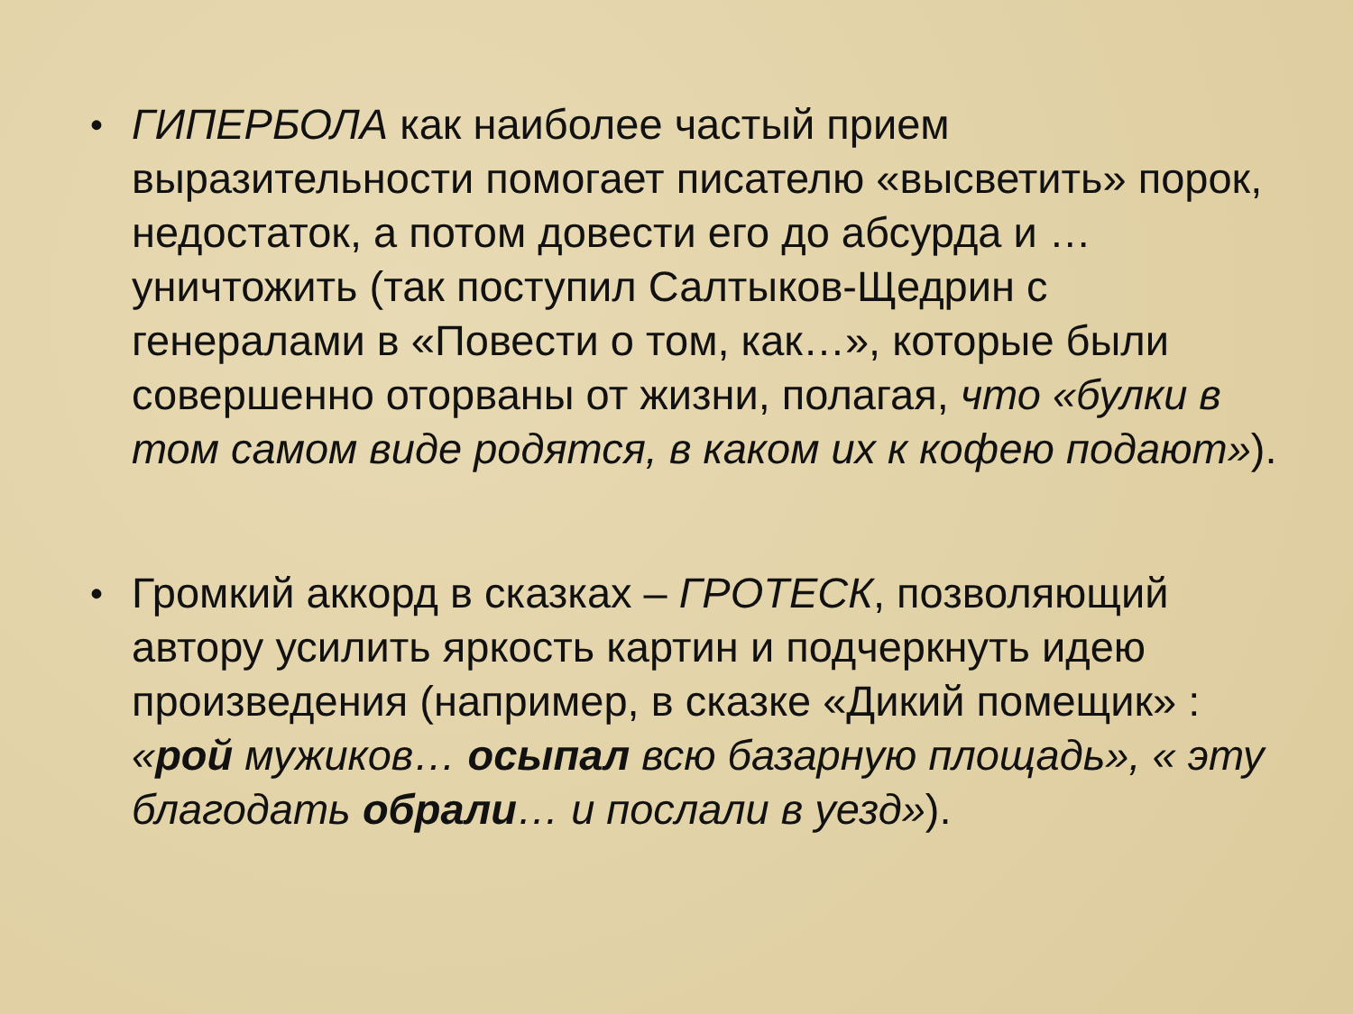• ГИПЕРБОЛА как наиболее частый прием выразительности помогает писателю «высветить» порок, недостаток, а потом довести его до абсурда и … уничтожить (так поступил Салтыков-Щедрин с генералами в «Повести о том, как…», которые были совершенно оторваны от жизни, полагая, что «булки в том самом виде родятся, в каком их к кофею подают»).
• Громкий аккорд в сказках – ГРОТЕСК, позволяющий автору усилить яркость картин и подчеркнуть идею произведения (например, в сказке «Дикий помещик» : «рой мужиков… осыпал всю базарную площадь», « эту благодать обрали… и послали в уезд»).